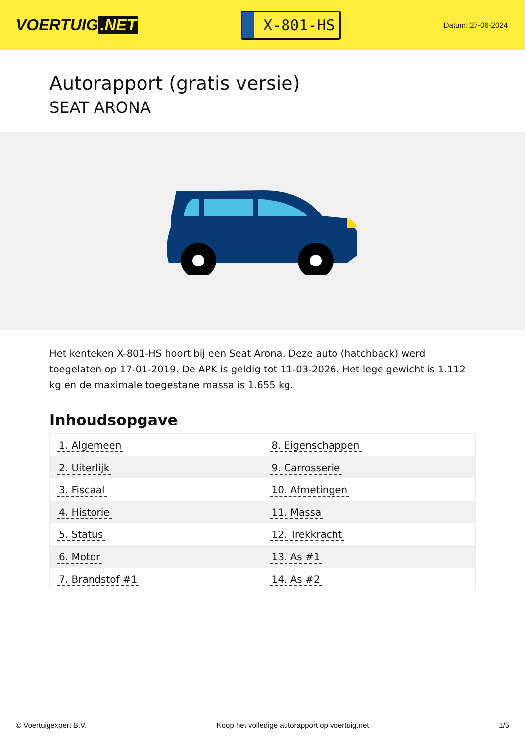VOERTUIG.NET
X-801-HS
Datum: 27-06-2024
Autorapport (gratis versie)
SEAT ARONA
Het kenteken X-801-HS hoort bij een Seat Arona. Deze auto (hatchback) werd toegelaten op 17-01-2019. De APK is geldig tot 11-03-2026. Het lege gewicht is 1.112 kg en de maximale toegestane massa is 1.655 kg.
Inhoudsopgave
| 1. Algemeen | 8. Eigenschappen |
| 2. Uiterlijk | 9. Carrosserie |
| 3. Fiscaal | 10. Afmetingen |
| 4. Historie | 11. Massa |
| 5. Status | 12. Trekkracht |
| 6. Motor | 13. As #1 |
| 7. Brandstof #1 | 14. As #2 |
© Voertuigexpert B.V. Koop het volledige autorapport op voertuig.net 1/5